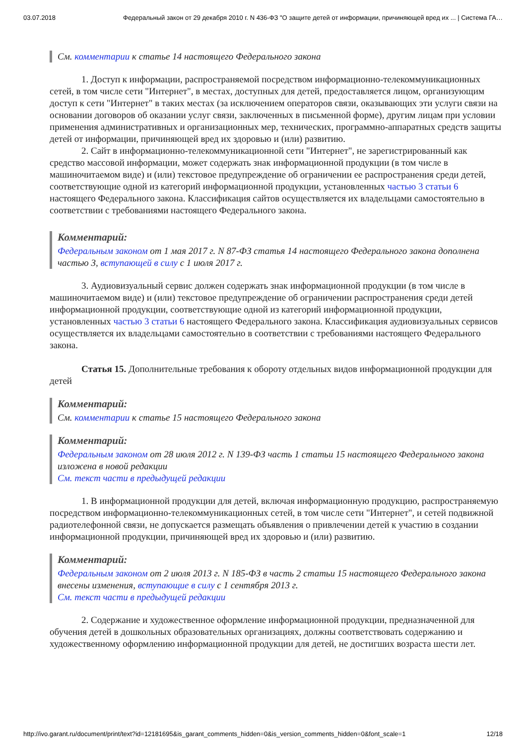03.07.2018 Федеральный закон от 29 декабря 2010 г. N 436-ФЗ "О защите детей от информации, причиняющей вред их ... | Система ГА…
См. комментарии к статье 14 настоящего Федерального закона
1. Доступ к информации, распространяемой посредством информационно-телекоммуникационных сетей, в том числе сети "Интернет", в местах, доступных для детей, предоставляется лицом, организующим доступ к сети "Интернет" в таких местах (за исключением операторов связи, оказывающих эти услуги связи на основании договоров об оказании услуг связи, заключенных в письменной форме), другим лицам при условии применения административных и организационных мер, технических, программно-аппаратных средств защиты детей от информации, причиняющей вред их здоровью и (или) развитию.
2. Сайт в информационно-телекоммуникационной сети "Интернет", не зарегистрированный как средство массовой информации, может содержать знак информационной продукции (в том числе в машиночитаемом виде) и (или) текстовое предупреждение об ограничении ее распространения среди детей, соответствующие одной из категорий информационной продукции, установленных частью 3 статьи 6 настоящего Федерального закона. Классификация сайтов осуществляется их владельцами самостоятельно в соответствии с требованиями настоящего Федерального закона.
Комментарий:
Федеральным законом от 1 мая 2017 г. N 87-ФЗ статья 14 настоящего Федерального закона дополнена частью 3, вступающей в силу с 1 июля 2017 г.
3. Аудиовизуальный сервис должен содержать знак информационной продукции (в том числе в машиночитаемом виде) и (или) текстовое предупреждение об ограничении распространения среди детей информационной продукции, соответствующие одной из категорий информационной продукции, установленных частью 3 статьи 6 настоящего Федерального закона. Классификация аудиовизуальных сервисов осуществляется их владельцами самостоятельно в соответствии с требованиями настоящего Федерального закона.
Статья 15. Дополнительные требования к обороту отдельных видов информационной продукции для детей
Комментарий:
См. комментарии к статье 15 настоящего Федерального закона
Комментарий:
Федеральным законом от 28 июля 2012 г. N 139-ФЗ часть 1 статьи 15 настоящего Федерального закона изложена в новой редакции
См. текст части в предыдущей редакции
1. В информационной продукции для детей, включая информационную продукцию, распространяемую посредством информационно-телекоммуникационных сетей, в том числе сети "Интернет", и сетей подвижной радиотелефонной связи, не допускается размещать объявления о привлечении детей к участию в создании информационной продукции, причиняющей вред их здоровью и (или) развитию.
Комментарий:
Федеральным законом от 2 июля 2013 г. N 185-ФЗ в часть 2 статьи 15 настоящего Федерального закона внесены изменения, вступающие в силу с 1 сентября 2013 г.
См. текст части в предыдущей редакции
2. Содержание и художественное оформление информационной продукции, предназначенной для обучения детей в дошкольных образовательных организациях, должны соответствовать содержанию и художественному оформлению информационной продукции для детей, не достигших возраста шести лет.
http://ivo.garant.ru/document/print/text?id=12181695&is_garant_comments_hidden=0&is_version_comments_hidden=0&font_scale=1 12/18